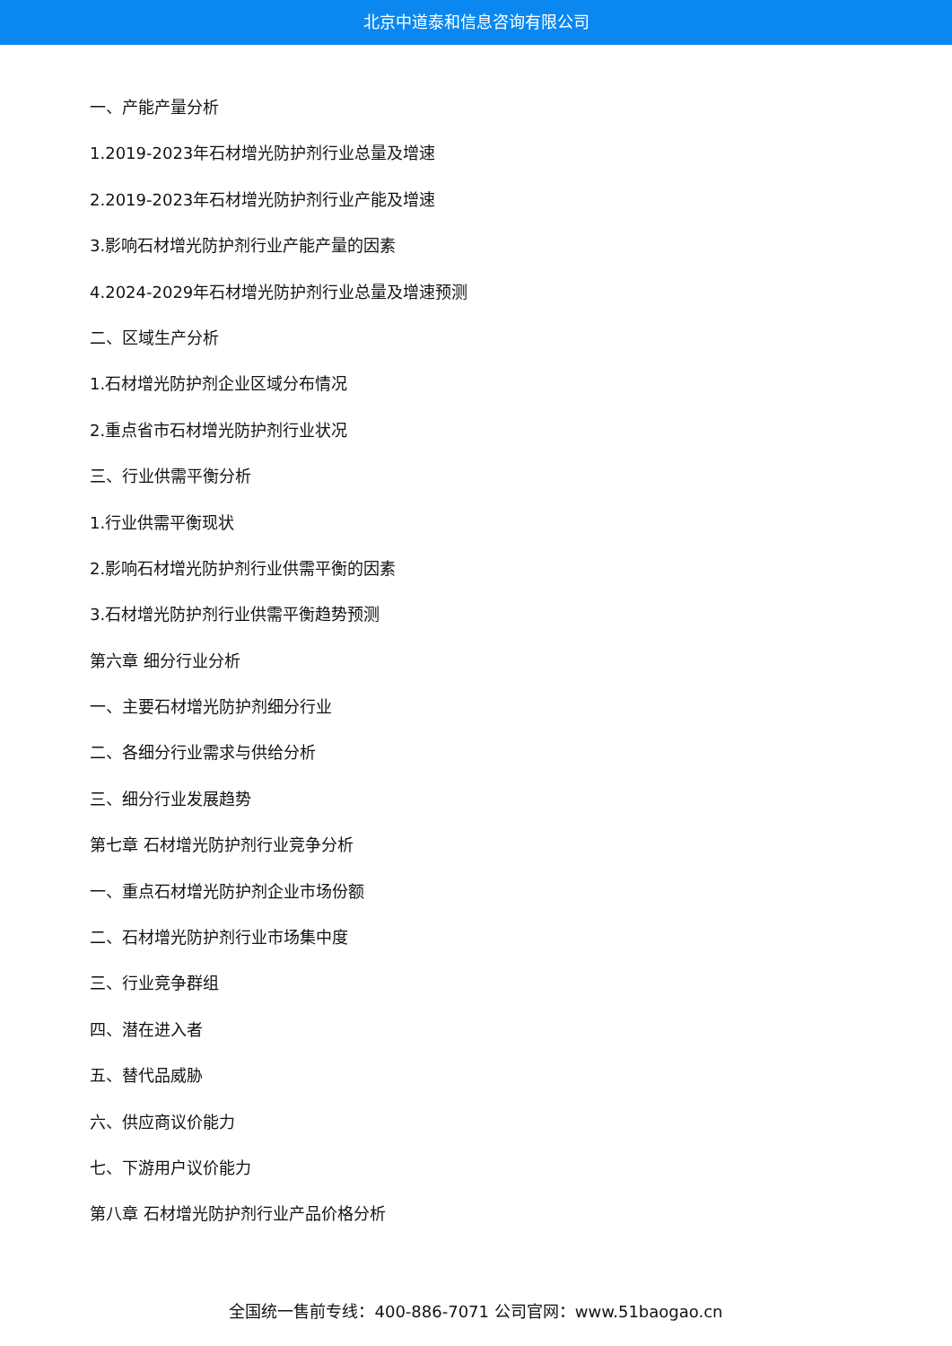北京中道泰和信息咨询有限公司
一、产能产量分析
1.2019-2023年石材增光防护剂行业总量及增速
2.2019-2023年石材增光防护剂行业产能及增速
3.影响石材增光防护剂行业产能产量的因素
4.2024-2029年石材增光防护剂行业总量及增速预测
二、区域生产分析
1.石材增光防护剂企业区域分布情况
2.重点省市石材增光防护剂行业状况
三、行业供需平衡分析
1.行业供需平衡现状
2.影响石材增光防护剂行业供需平衡的因素
3.石材增光防护剂行业供需平衡趋势预测
第六章 细分行业分析
一、主要石材增光防护剂细分行业
二、各细分行业需求与供给分析
三、细分行业发展趋势
第七章 石材增光防护剂行业竞争分析
一、重点石材增光防护剂企业市场份额
二、石材增光防护剂行业市场集中度
三、行业竞争群组
四、潜在进入者
五、替代品威胁
六、供应商议价能力
七、下游用户议价能力
第八章 石材增光防护剂行业产品价格分析
全国统一售前专线：400-886-7071 公司官网：www.51baogao.cn